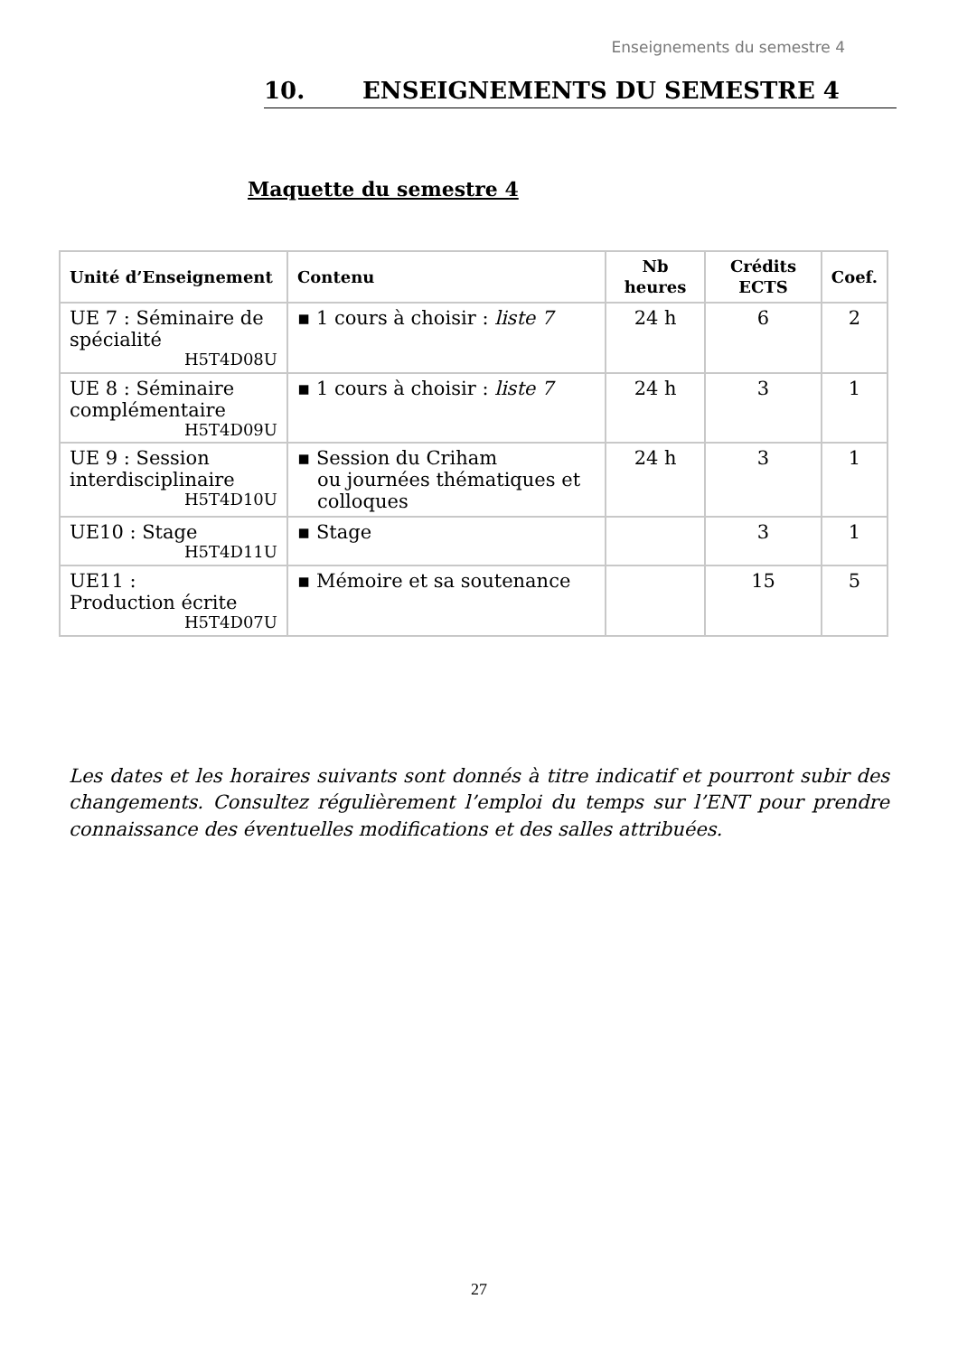Enseignements du semestre 4
10. ENSEIGNEMENTS DU SEMESTRE 4
Maquette du semestre 4
| Unité d’Enseignement | Contenu | Nb heures | Crédits ECTS | Coef. |
| --- | --- | --- | --- | --- |
| UE 7 : Séminaire de spécialité H5T4D08U | ▪ 1 cours à choisir : liste 7 | 24 h | 6 | 2 |
| UE 8 : Séminaire complémentaire H5T4D09U | ▪ 1 cours à choisir : liste 7 | 24 h | 3 | 1 |
| UE 9 : Session interdisciplinaire H5T4D10U | ▪ Session du Criham ou journées thématiques et colloques | 24 h | 3 | 1 |
| UE10 : Stage H5T4D11U | ▪ Stage | | 3 | 1 |
| UE11 : Production écrite H5T4D07U | ▪ Mémoire et sa soutenance | | 15 | 5 |
Les dates et les horaires suivants sont donnés à titre indicatif et pourront subir des changements. Consultez régulièrement l’emploi du temps sur l’ENT pour prendre connaissance des éventuelles modifications et des salles attribuées.
27